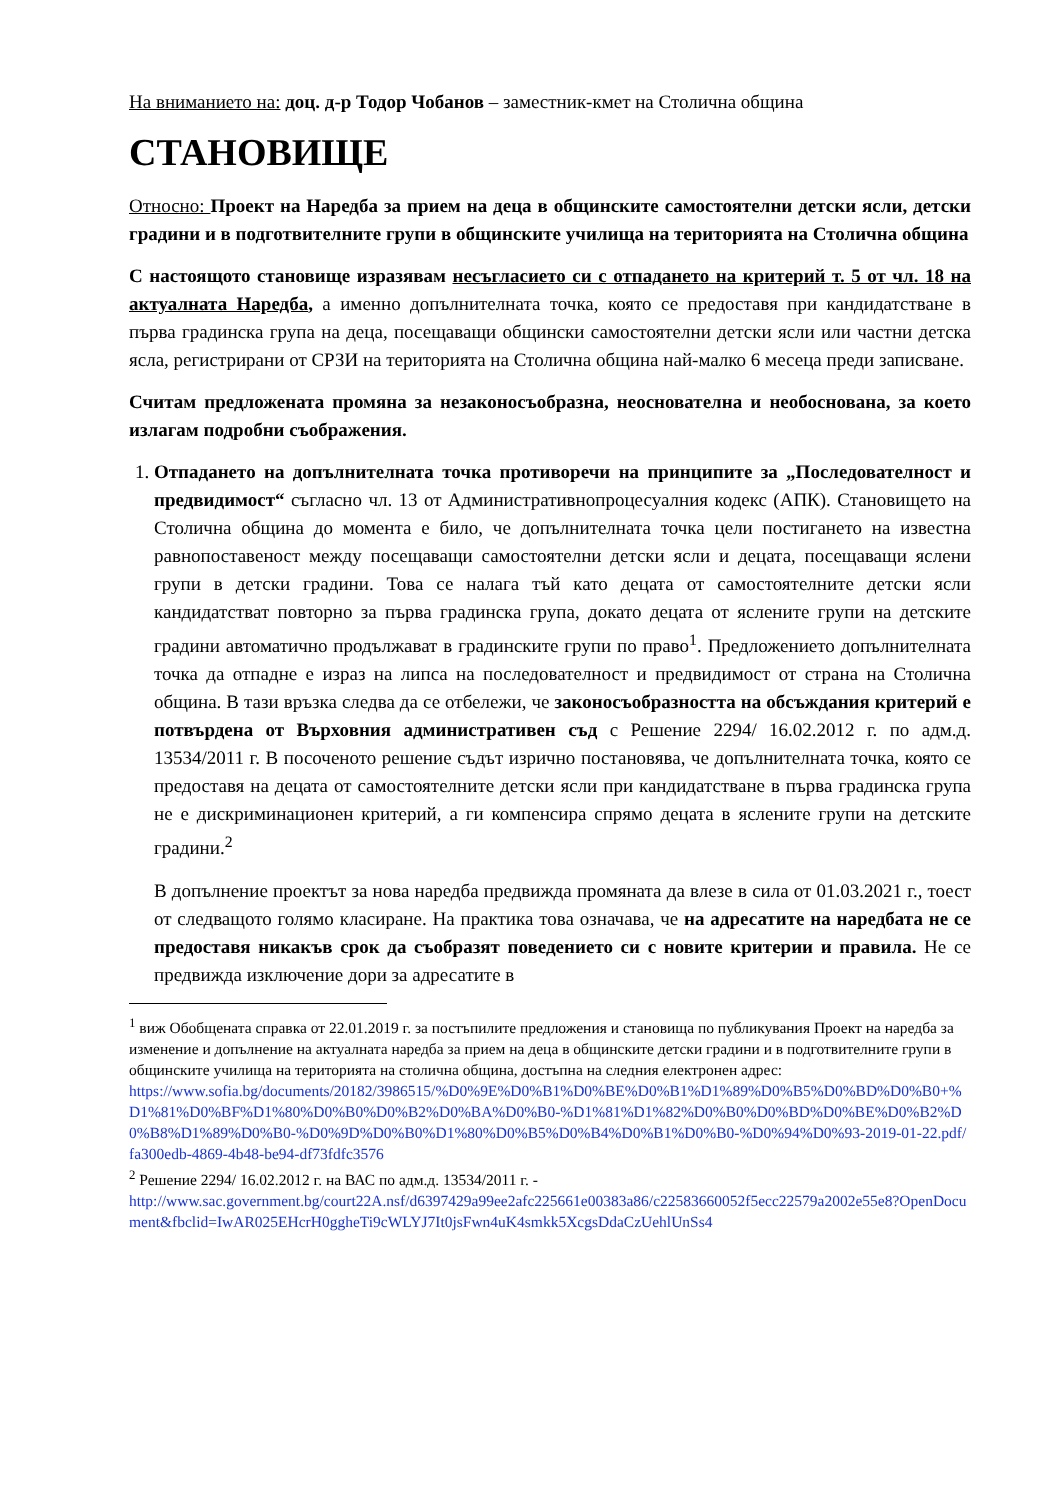На вниманието на: доц. д-р Тодор Чобанов – заместник-кмет на Столична община
СТАНОВИЩЕ
Относно: Проект на Наредба за прием на деца в общинските самостоятелни детски ясли, детски градини и в подготвителните групи в общинските училища на територията на Столична община
С настоящото становище изразявам несъгласието си с отпадането на критерий т. 5 от чл. 18 на актуалната Наредба, а именно допълнителната точка, която се предоставя при кандидатстване в първа градинска група на деца, посещаващи общински самостоятелни детски ясли или частни детска ясла, регистрирани от СРЗИ на територията на Столична община най-малко 6 месеца преди записване.
Считам предложената промяна за незаконосъобразна, неоснователна и необоснована, за което излагам подробни съображения.
1. Отпадането на допълнителната точка противоречи на принципите за „Последователност и предвидимост“ съгласно чл. 13 от Административнопроцесуалния кодекс (АПК). Становището на Столична община до момента е било, че допълнителната точка цели постигането на известна равнопоставеност между посещаващи самостоятелни детски ясли и децата, посещаващи яслени групи в детски градини. Това се налага тъй като децата от самостоятелните детски ясли кандидатстват повторно за първа градинска група, докато децата от яслените групи на детските градини автоматично продължават в градинските групи по право<sup>1</sup>. Предложението допълнителната точка да отпадне е израз на липса на последователност и предвидимост от страна на Столична община. В тази връзка следва да се отбележи, че законосъобразността на обсъждания критерий е потвърдена от Върховния административен съд с Решение 2294/ 16.02.2012 г. по адм.д. 13534/2011 г. В посоченото решение съдът изрично постановява, че допълнителната точка, която се предоставя на децата от самостоятелните детски ясли при кандидатстване в първа градинска група не е дискриминационен критерий, а ги компенсира спрямо децата в яслените групи на детските градини.<sup>2</sup>
В допълнение проектът за нова наредба предвижда промяната да влезе в сила от 01.03.2021 г., тоест от следващото голямо класиране. На практика това означава, че на адресатите на наредбата не се предоставя никакъв срок да съобразят поведението си с новите критерии и правила. Не се предвижда изключение дори за адресатите в
<sup>1</sup> виж Обобщената справка от 22.01.2019 г. за постъпилите предложения и становища по публикувания Проект на наредба за изменение и допълнение на актуалната наредба за прием на деца в общинските детски градини и в подготвителните групи в общинските училища на територията на столична община, достъпна на следния електронен адрес:
https://www.sofia.bg/documents/20182/3986515/%D0%9E%D0%B1%D0%BE%D0%B1%D1%89%D0%B5%D0%BD%D0%B0+%D1%81%D0%BF%D1%80%D0%B0%D0%B2%D0%BA%D0%B0-%D1%81%D1%82%D0%B0%D0%BD%D0%BE%D0%B2%D0%B8%D1%89%D0%B0-%D0%9D%D0%B0%D1%80%D0%B5%D0%B4%D0%B1%D0%B0-%D0%94%D0%93-2019-01-22.pdf/fa300edb-4869-4b48-be94-df73fdfc3576
<sup>2</sup> Решение 2294/ 16.02.2012 г. на ВАС по адм.д. 13534/2011 г. -
http://www.sac.government.bg/court22A.nsf/d6397429a99ee2afc225661e00383a86/c22583660052f5ecc22579a2002e55e8?OpenDocument&fbclid=IwAR025EHcrH0ggheTi9cWLYJ7It0jsFwn4uK4smkk5XcgsDdaCzUehlUnSs4